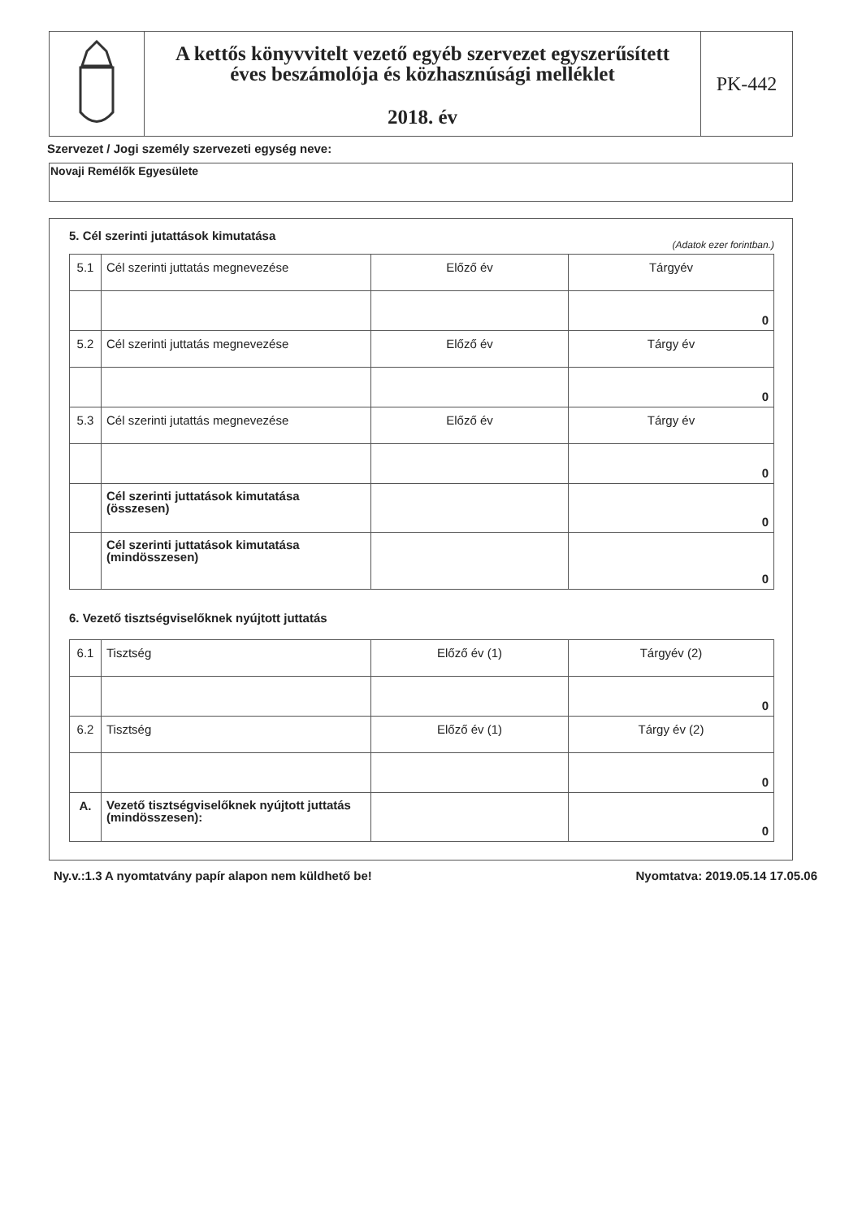A kettős könyvvitelt vezető egyéb szervezet egyszerűsített
éves beszámolója és közhasznúsági melléklet
2018. év
PK-442
Szervezet / Jogi személy szervezeti egység neve:
Novaji Remélők Egyesülete
5. Cél szerinti jutattások kimutatása
(Adatok ezer forintban.)
| 5.1 | Cél szerinti juttatás megnevezése | Előző év | Tárgyév |
| | | | 0 |
| 5.2 | Cél szerinti juttatás megnevezése | Előző év | Tárgy év |
| | | | 0 |
| 5.3 | Cél szerinti jutattás megnevezése | Előző év | Tárgy év |
| | | | 0 |
| | Cél szerinti juttatások kimutatása (összesen) | | 0 |
| | Cél szerinti juttatások kimutatása (mindösszesen) | | 0 |
6. Vezető tisztségviselőknek nyújtott juttatás
| 6.1 | Tisztség | Előző év (1) | Tárgyév (2) |
| | | | 0 |
| 6.2 | Tisztség | Előző év (1) | Tárgy év (2) |
| | | | 0 |
| A. | Vezető tisztségviselőknek nyújtott juttatás (mindösszesen): | | 0 |
Ny.v.:1.3 A nyomtatvány papír alapon nem küldhető be! Nyomtatva: 2019.05.14 17.05.06